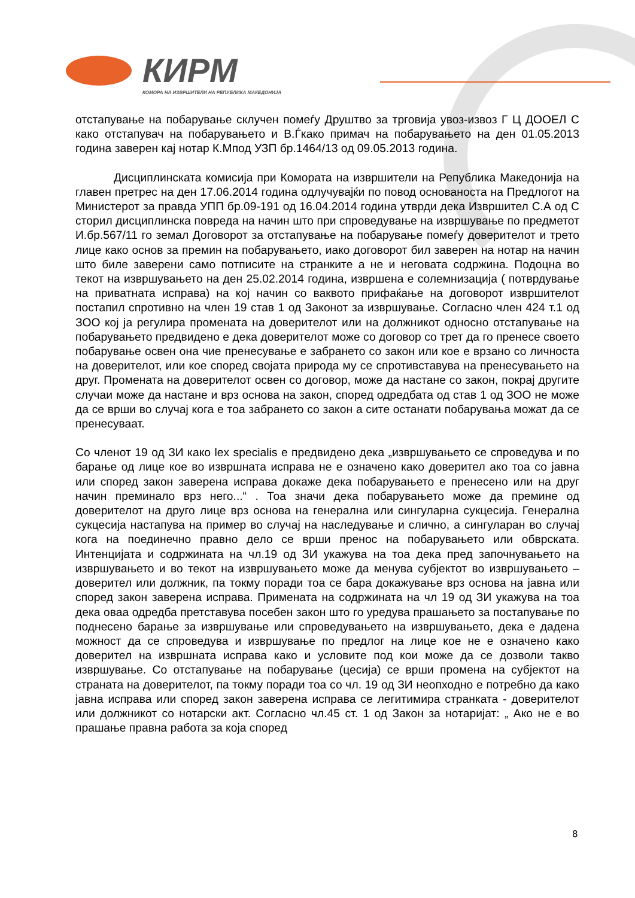КИРМ
КОМОРА НА ИЗВРШИТЕЛИ НА РЕПУБЛИКА МАКЕДОНИЈА
отстапување на побарување склучен помеѓу Друштво за трговија увоз-извоз Г Ц ДООЕЛ С како отстапувач на побарувањето и В.Ѓкако примач на побарувањето на ден 01.05.2013 година заверен кај нотар К.Мпод УЗП бр.1464/13 од 09.05.2013 година.
Дисциплинската комисија при Комората на извршители на Република Македонија на главен претрес на ден 17.06.2014 година одлучувајќи по повод основаноста на Предлогот на Министерот за правда УПП бр.09-191 од 16.04.2014 година утврди дека Извршител С.А од С сторил дисциплинска повреда на начин што при спроведување на извршување по предметот И.бр.567/11 го земал Договорот за отстапување на побарување помеѓу доверителот и трето лице како основ за премин на побарувањето, иако договорот бил заверен на нотар на начин што биле заверени само потписите на странките а не и неговата содржина. Подоцна во текот на извршувањето на ден 25.02.2014 година, извршена е солемнизација ( потврдување на приватната исправа) на кој начин со ваквото прифаќање на договорот извршителот постапил спротивно на член 19 став 1 од Законот за извршување. Согласно член 424 т.1 од ЗОО кој ја регулира промената на доверителот или на должникот односно отстапување на побарувањето предвидено е дека доверителот може со договор со трет да го пренесе своето побарување освен она чие пренесување е забрането со закон или кое е врзано со личноста на доверителот, или кое според својата природа му се спротивставува на пренесувањето на друг. Промената на доверителот освен со договор, може да настане со закон, покрај другите случаи може да настане и врз основа на закон, според одредбата од став 1 од ЗОО не може да се врши во случај кога е тоа забрането со закон а сите останати побарувања можат да се пренесуваат.
Со членот 19 од ЗИ како lex specialis е предвидено дека „извршувањето се спроведува и по барање од лице кое во извршната исправа не е означено како доверител ако тоа со јавна или според закон заверена исправа докаже дека побарувањето е пренесено или на друг начин преминало врз него...“ . Тоа значи дека побарувањето може да премине од доверителот на друго лице врз основа на генерална или сингуларна сукцесија. Генерална сукцесија настапува на пример во случај на наследување и слично, а сингуларан во случај кога на поединечно правно дело се врши пренос на побарувањето или обврската. Интенцијата и содржината на чл.19 од ЗИ укажува на тоа дека пред започнувањето на извршувањето и во текот на извршувањето може да менува субјектот во извршувањето – доверител или должник, па токму поради тоа се бара докажување врз основа на јавна или според закон заверена исправа. Примената на содржината на чл 19 од ЗИ укажува на тоа дека оваа одредба претставува посебен закон што го уредува прашањето за постапување по поднесено барање за извршување или спроведувањето на извршувањето, дека е дадена можност да се спроведува и извршување по предлог на лице кое не е означено како доверител на извршната исправа како и условите под кои може да се дозволи такво извршување. Со отстапување на побарување (цесија) се врши промена на субјектот на страната на доверителот, па токму поради тоа со чл. 19 од ЗИ неопходно е потребно да како јавна исправа или според закон заверена исправа се легитимира странката - доверителот или должникот со нотарски акт. Согласно чл.45 ст. 1 од Закон за нотаријат: „ Ако не е во прашање правна работа за која според
8